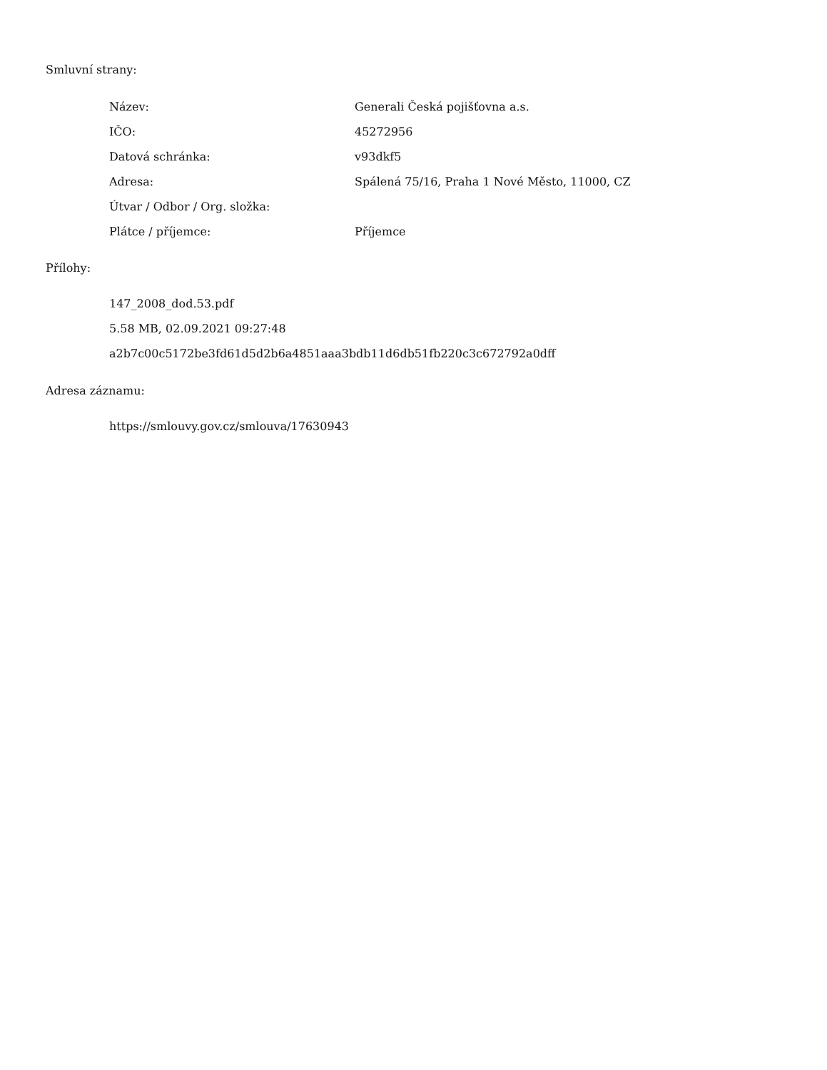Smluvní strany:
| Název: | Generali Česká pojišťovna a.s. |
| IČO: | 45272956 |
| Datová schránka: | v93dkf5 |
| Adresa: | Spálená 75/16, Praha 1 Nové Město, 11000, CZ |
| Útvar / Odbor / Org. složka: | |
| Plátce / příjemce: | Příjemce |
Přílohy:
147_2008_dod.53.pdf
5.58 MB, 02.09.2021 09:27:48
a2b7c00c5172be3fd61d5d2b6a4851aaa3bdb11d6db51fb220c3c672792a0dff
Adresa záznamu:
https://smlouvy.gov.cz/smlouva/17630943